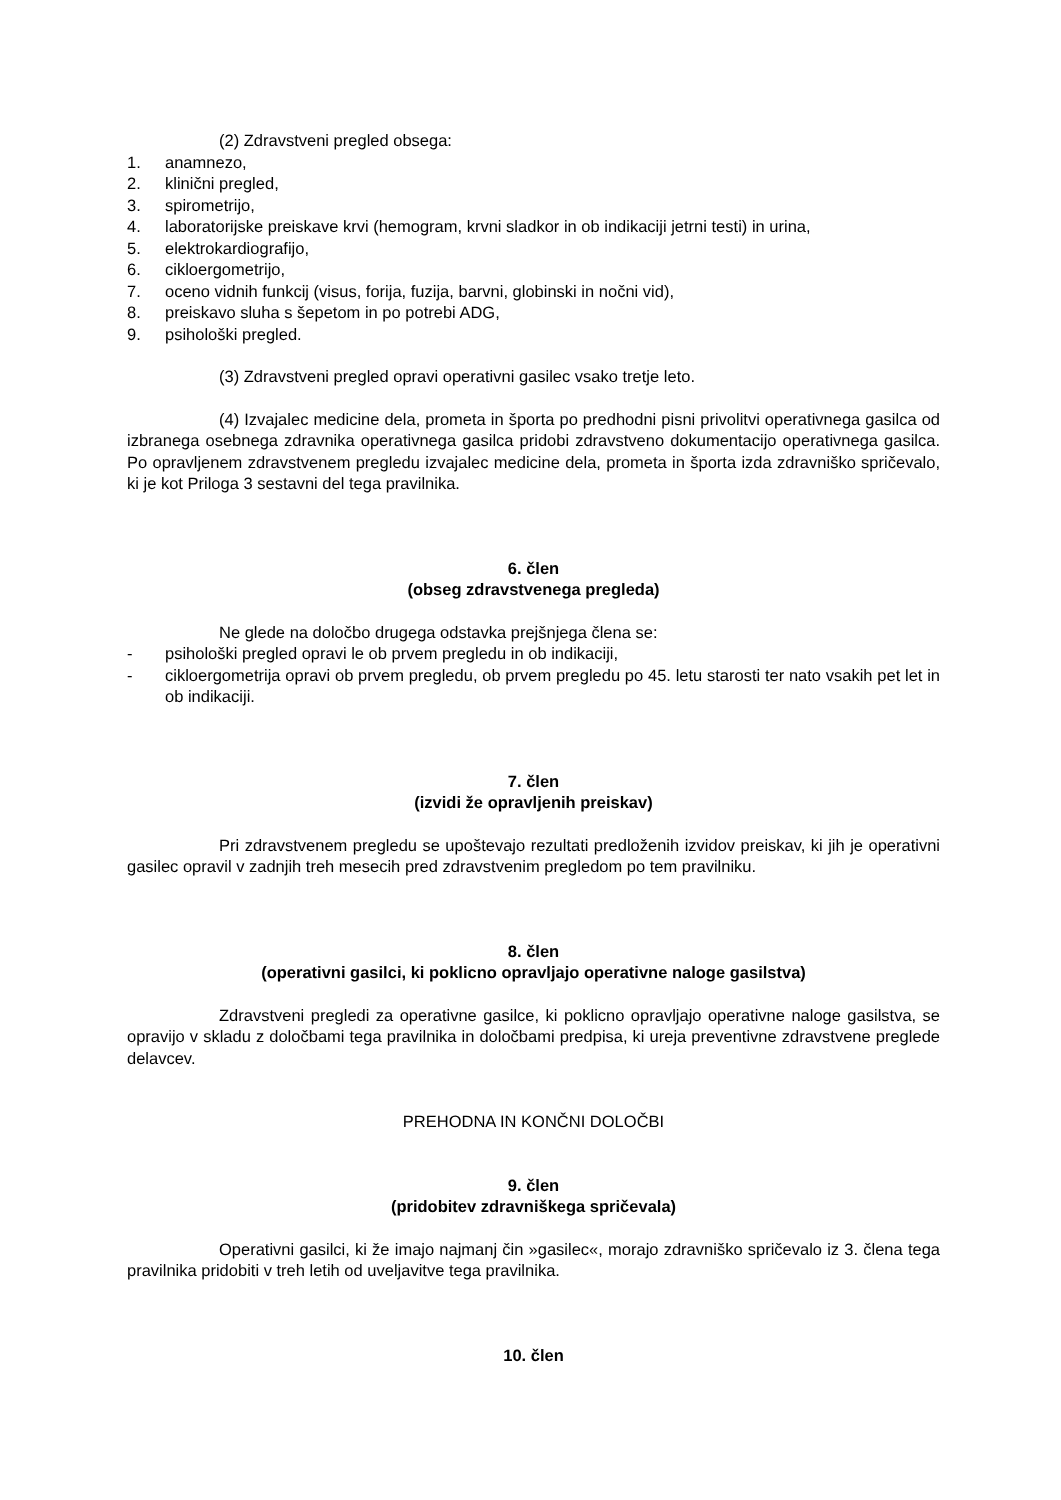(2) Zdravstveni pregled obsega:
1. anamnezo,
2. klinični pregled,
3. spirometrijo,
4. laboratorijske preiskave krvi (hemogram, krvni sladkor in ob indikaciji jetrni testi) in urina,
5. elektrokardiografijo,
6. cikloergometrijo,
7. oceno vidnih funkcij (visus, forija, fuzija, barvni, globinski in nočni vid),
8. preiskavo sluha s šepetom in po potrebi ADG,
9. psihološki pregled.
(3) Zdravstveni pregled opravi operativni gasilec vsako tretje leto.
(4) Izvajalec medicine dela, prometa in športa po predhodni pisni privolitvi operativnega gasilca od izbranega osebnega zdravnika operativnega gasilca pridobi zdravstveno dokumentacijo operativnega gasilca. Po opravljenem zdravstvenem pregledu izvajalec medicine dela, prometa in športa izda zdravniško spričevalo, ki je kot Priloga 3 sestavni del tega pravilnika.
6. člen
(obseg zdravstvenega pregleda)
Ne glede na določbo drugega odstavka prejšnjega člena se:
- psihološki pregled opravi le ob prvem pregledu in ob indikaciji,
- cikloergometrija opravi ob prvem pregledu, ob prvem pregledu po 45. letu starosti ter nato vsakih pet let in ob indikaciji.
7. člen
(izvidi že opravljenih preiskav)
Pri zdravstvenem pregledu se upoštevajo rezultati predloženih izvidov preiskav, ki jih je operativni gasilec opravil v zadnjih treh mesecih pred zdravstvenim pregledom po tem pravilniku.
8. člen
(operativni gasilci, ki poklicno opravljajo operativne naloge gasilstva)
Zdravstveni pregledi za operativne gasilce, ki poklicno opravljajo operativne naloge gasilstva, se opravijo v skladu z določbami tega pravilnika in določbami predpisa, ki ureja preventivne zdravstvene preglede delavcev.
PREHODNA IN KONČNI DOLOČBI
9. člen
(pridobitev zdravniškega spričevala)
Operativni gasilci, ki že imajo najmanj čin »gasilec«, morajo zdravniško spričevalo iz 3. člena tega pravilnika pridobiti v treh letih od uveljavitve tega pravilnika.
10. člen